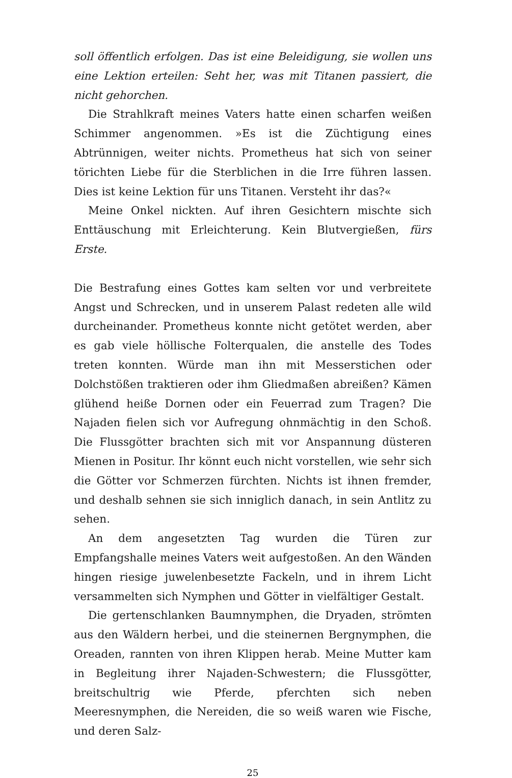soll öffentlich erfolgen. Das ist eine Beleidigung, sie wollen uns eine Lektion erteilen: Seht her, was mit Titanen passiert, die nicht gehorchen.
Die Strahlkraft meines Vaters hatte einen scharfen weißen Schimmer angenommen. »Es ist die Züchtigung eines Abtrünnigen, weiter nichts. Prometheus hat sich von seiner törichten Liebe für die Sterblichen in die Irre führen lassen. Dies ist keine Lektion für uns Titanen. Versteht ihr das?«
Meine Onkel nickten. Auf ihren Gesichtern mischte sich Enttäuschung mit Erleichterung. Kein Blutvergießen, fürs Erste.
Die Bestrafung eines Gottes kam selten vor und verbreitete Angst und Schrecken, und in unserem Palast redeten alle wild durcheinander. Prometheus konnte nicht getötet werden, aber es gab viele höllische Folterqualen, die anstelle des Todes treten konnten. Würde man ihn mit Messerstichen oder Dolchstößen traktieren oder ihm Gliedmaßen abreißen? Kämen glühend heiße Dornen oder ein Feuerrad zum Tragen? Die Najaden fielen sich vor Aufregung ohnmächtig in den Schoß. Die Flussgötter brachten sich mit vor Anspannung düsteren Mienen in Positur. Ihr könnt euch nicht vorstellen, wie sehr sich die Götter vor Schmerzen fürchten. Nichts ist ihnen fremder, und deshalb sehnen sie sich inniglich danach, in sein Antlitz zu sehen.
An dem angesetzten Tag wurden die Türen zur Empfangshalle meines Vaters weit aufgestoßen. An den Wänden hingen riesige juwelenbesetzte Fackeln, und in ihrem Licht versammelten sich Nymphen und Götter in vielfältiger Gestalt.
Die gertenschlanken Baumnymphen, die Dryaden, strömten aus den Wäldern herbei, und die steinernen Bergnymphen, die Oreaden, rannten von ihren Klippen herab. Meine Mutter kam in Begleitung ihrer Najaden-Schwestern; die Flussgötter, breitschultrig wie Pferde, pferchten sich neben Meeresnymphen, die Nereiden, die so weiß waren wie Fische, und deren Salz-
25